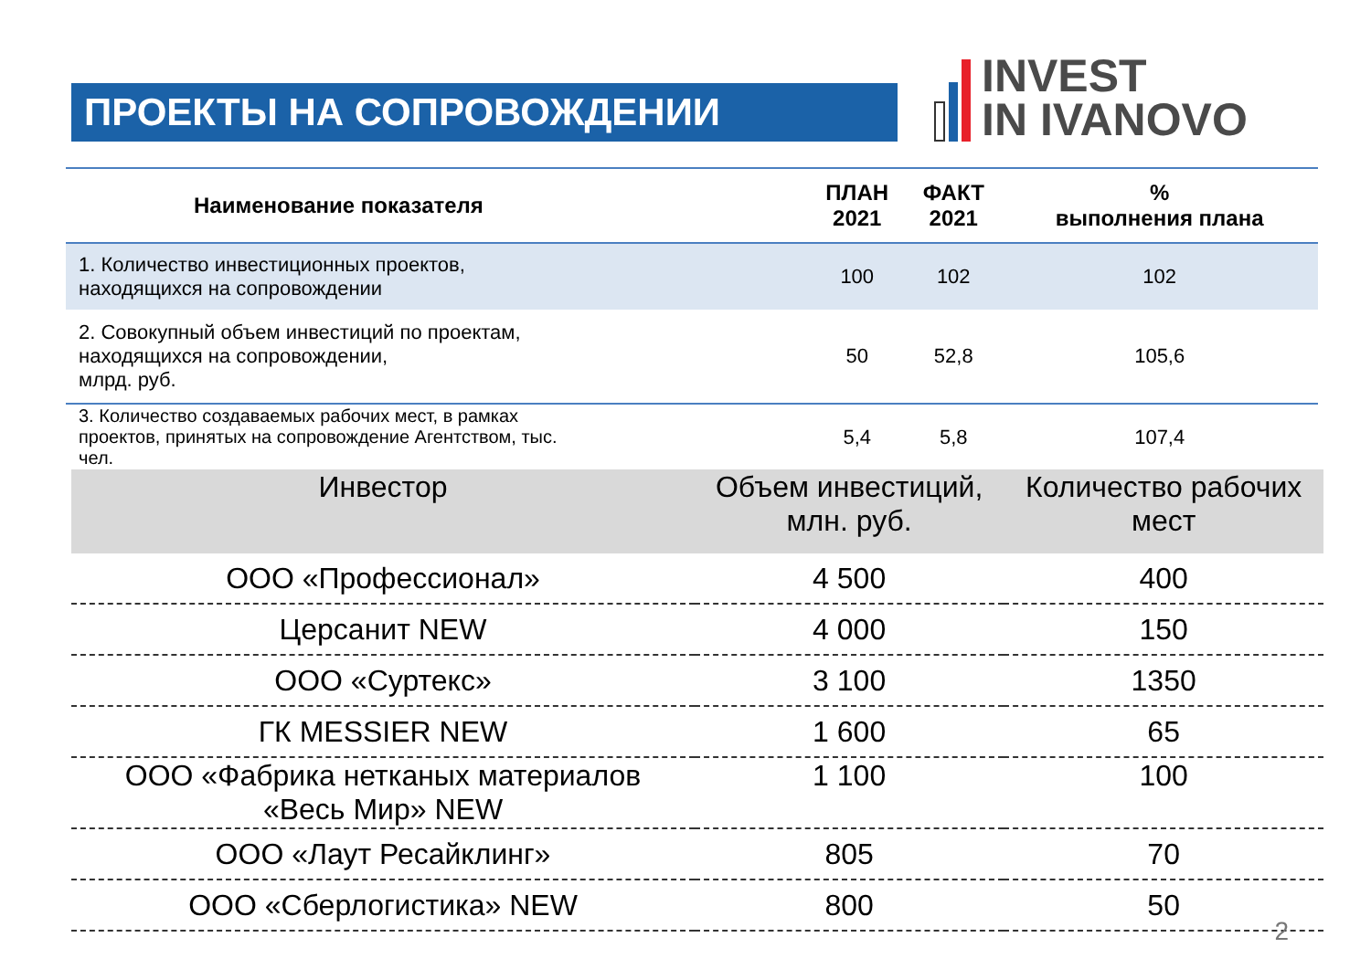ПРОЕКТЫ НА СОПРОВОЖДЕНИИ
INVEST
IN IVANOVO
| Наименование показателя | ПЛАН 2021 | ФАКТ 2021 | % выполнения плана |
| --- | --- | --- | --- |
| 1. Количество инвестиционных проектов, находящихся на сопровождении | 100 | 102 | 102 |
| 2. Совокупный объем инвестиций по проектам, находящихся на сопровождении, млрд. руб. | 50 | 52,8 | 105,6 |
| 3. Количество создаваемых рабочих мест, в рамках проектов, принятых на сопровождение Агентством, тыс. чел. | 5,4 | 5,8 | 107,4 |
| Инвестор | Объем инвестиций, млн. руб. | Количество рабочих мест |
| --- | --- | --- |
| ООО «Профессионал» | 4 500 | 400 |
| Церсанит NEW | 4 000 | 150 |
| ООО «Суртекс» | 3 100 | 1350 |
| ГК MESSIER NEW | 1 600 | 65 |
| ООО «Фабрика нетканых материалов «Весь Мир» NEW | 1 100 | 100 |
| ООО «Лаут Ресайклинг» | 805 | 70 |
| ООО «Сберлогистика» NEW | 800 | 50 |
2